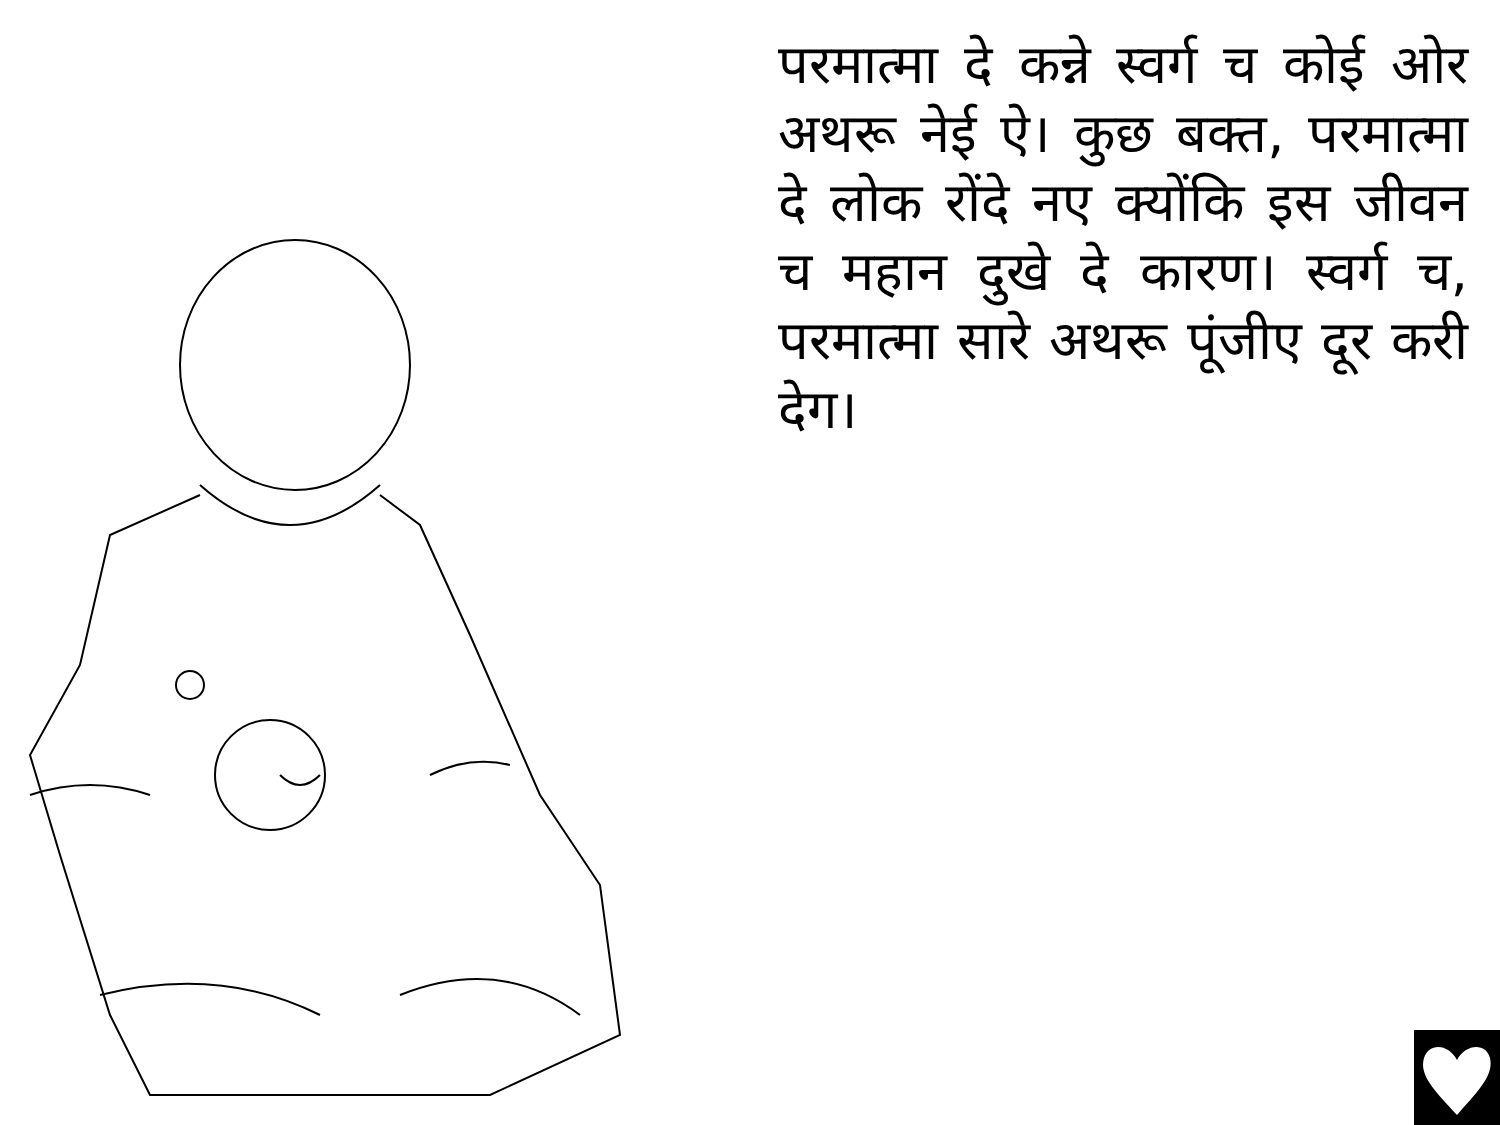परमात्मा दे कन्ने स्वर्ग च कोई ओर अथरू नेई ऐ। कुछ बक्त, परमात्मा दे लोक रोंदे नए क्योंकि इस जीवन च महान दुखे दे कारण। स्वर्ग च, परमात्मा सारे अथरू पूंजीए दूर करी देग।